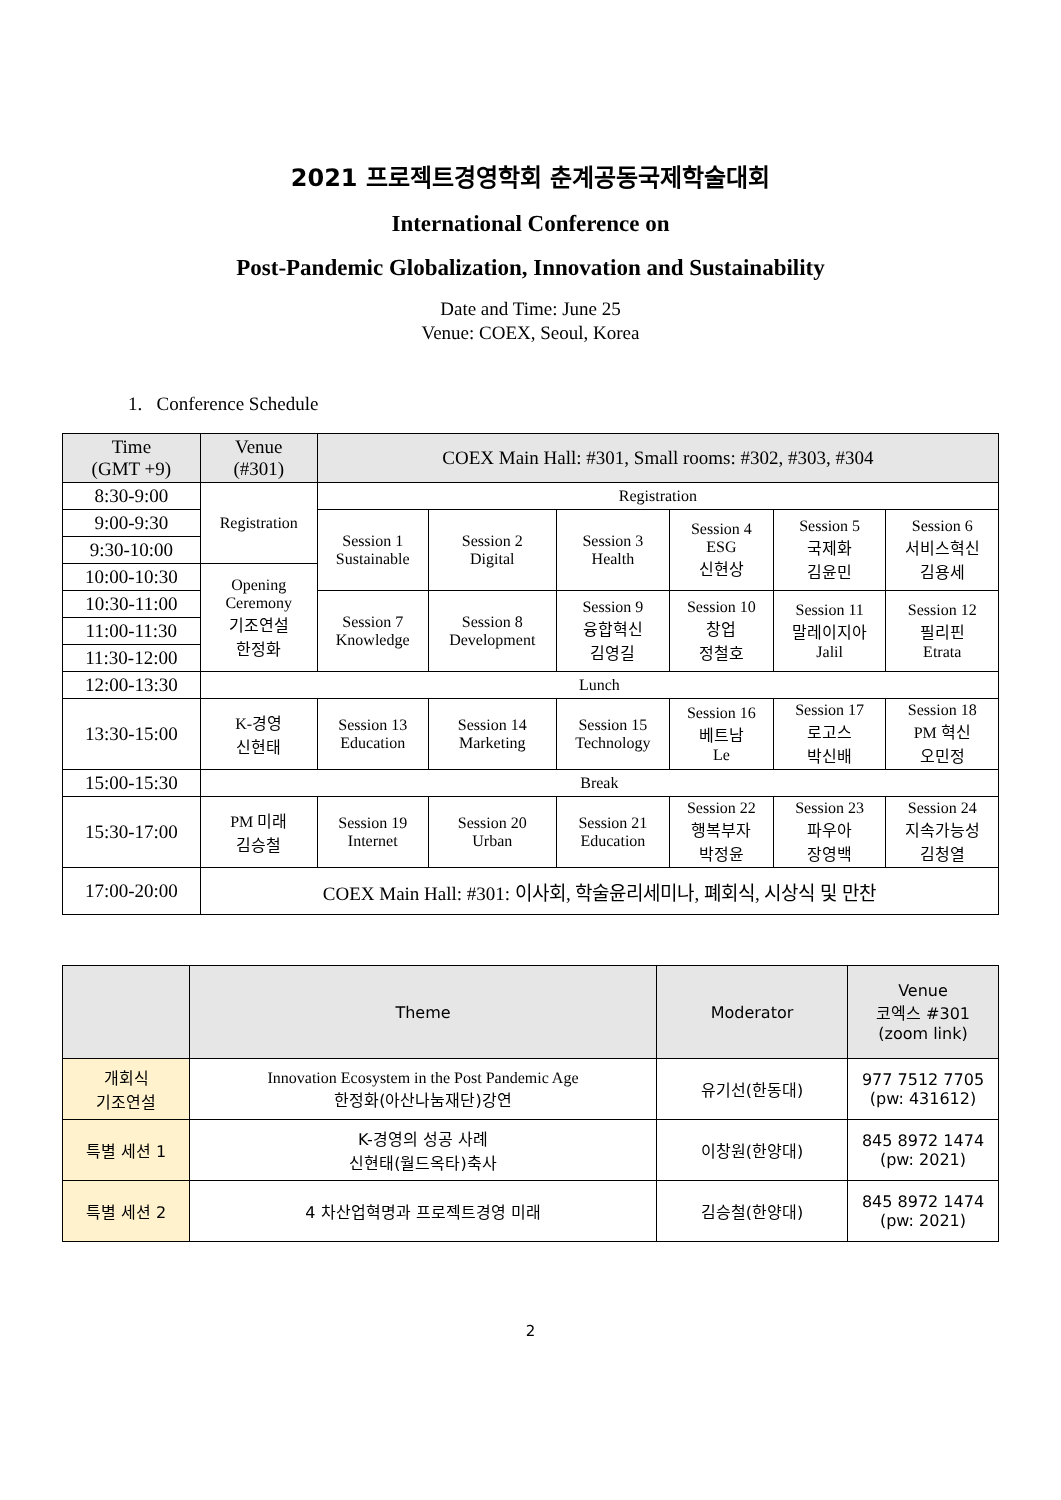2021 프로젝트경영학회 춘계공동국제학술대회
International Conference on
Post-Pandemic Globalization, Innovation and Sustainability
Date and Time: June 25
Venue: COEX, Seoul, Korea
1. Conference Schedule
| Time (GMT +9) | Venue (#301) | COEX Main Hall: #301, Small rooms: #302, #303, #304 | | | | | |
| 8:30-9:00 | Registration | Registration | | | | | |
| 9:00-9:30 | | Session 1 Sustainable | Session 2 Digital | Session 3 Health | Session 4 ESG 신현상 | Session 5 국제화 김윤민 | Session 6 서비스혁신 김용세 |
| 9:30-10:00 | | | | | | | |
| 10:00-10:30 | Opening Ceremony 기조연설 한정화 | | | | | | |
| 10:30-11:00 | | Session 7 Knowledge | Session 8 Development | Session 9 융합혁신 김영길 | Session 10 창업 정철호 | Session 11 말레이지아 Jalil | Session 12 필리핀 Etrata |
| 11:00-11:30 | | | | | | | |
| 11:30-12:00 | | | | | | | |
| 12:00-13:30 | Lunch | | | | | | |
| 13:30-15:00 | K-경영 신현태 | Session 13 Education | Session 14 Marketing | Session 15 Technology | Session 16 베트남 Le | Session 17 로고스 박신배 | Session 18 PM 혁신 오민정 |
| 15:00-15:30 | Break | | | | | | |
| 15:30-17:00 | PM 미래 김승철 | Session 19 Internet | Session 20 Urban | Session 21 Education | Session 22 행복부자 박정윤 | Session 23 파우아 장영백 | Session 24 지속가능성 김청열 |
| 17:00-20:00 | COEX Main Hall: #301: 이사회, 학술윤리세미나, 폐회식, 시상식 및 만찬 | | | | | | |
| | Theme | Moderator | Venue 코엑스 #301 (zoom link) |
| 개회식 기조연설 | Innovation Ecosystem in the Post Pandemic Age 한정화(아산나눔재단)강연 | 유기선(한동대) | 977 7512 7705 (pw: 431612) |
| 특별 세션 1 | K-경영의 성공 사례 신현태(월드옥타)축사 | 이창원(한양대) | 845 8972 1474 (pw: 2021) |
| 특별 세션 2 | 4 차산업혁명과 프로젝트경영 미래 | 김승철(한양대) | 845 8972 1474 (pw: 2021) |
2